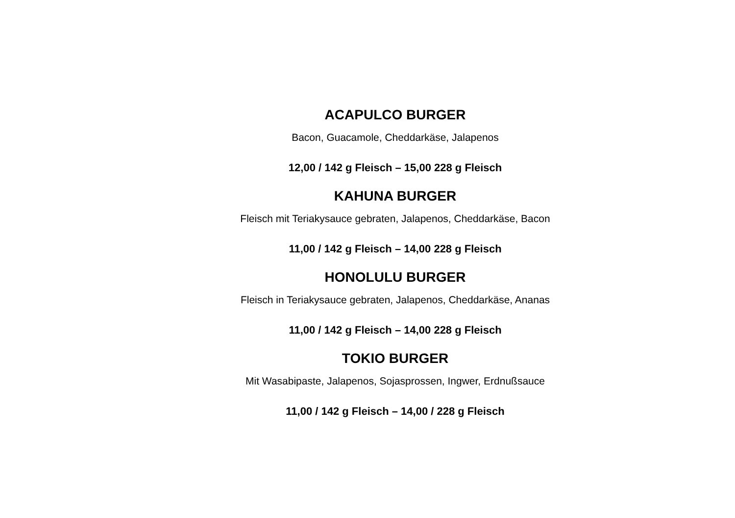ACAPULCO BURGER
Bacon, Guacamole, Cheddarkäse, Jalapenos
12,00 / 142 g Fleisch – 15,00 228 g Fleisch
KAHUNA BURGER
Fleisch mit Teriakysauce gebraten, Jalapenos, Cheddarkäse, Bacon
11,00 / 142 g Fleisch – 14,00 228 g Fleisch
HONOLULU BURGER
Fleisch in Teriakysauce gebraten, Jalapenos, Cheddarkäse, Ananas
11,00 / 142 g Fleisch – 14,00 228 g Fleisch
TOKIO BURGER
Mit Wasabipaste, Jalapenos, Sojasprossen, Ingwer, Erdnußsauce
11,00 / 142 g Fleisch – 14,00 / 228 g Fleisch